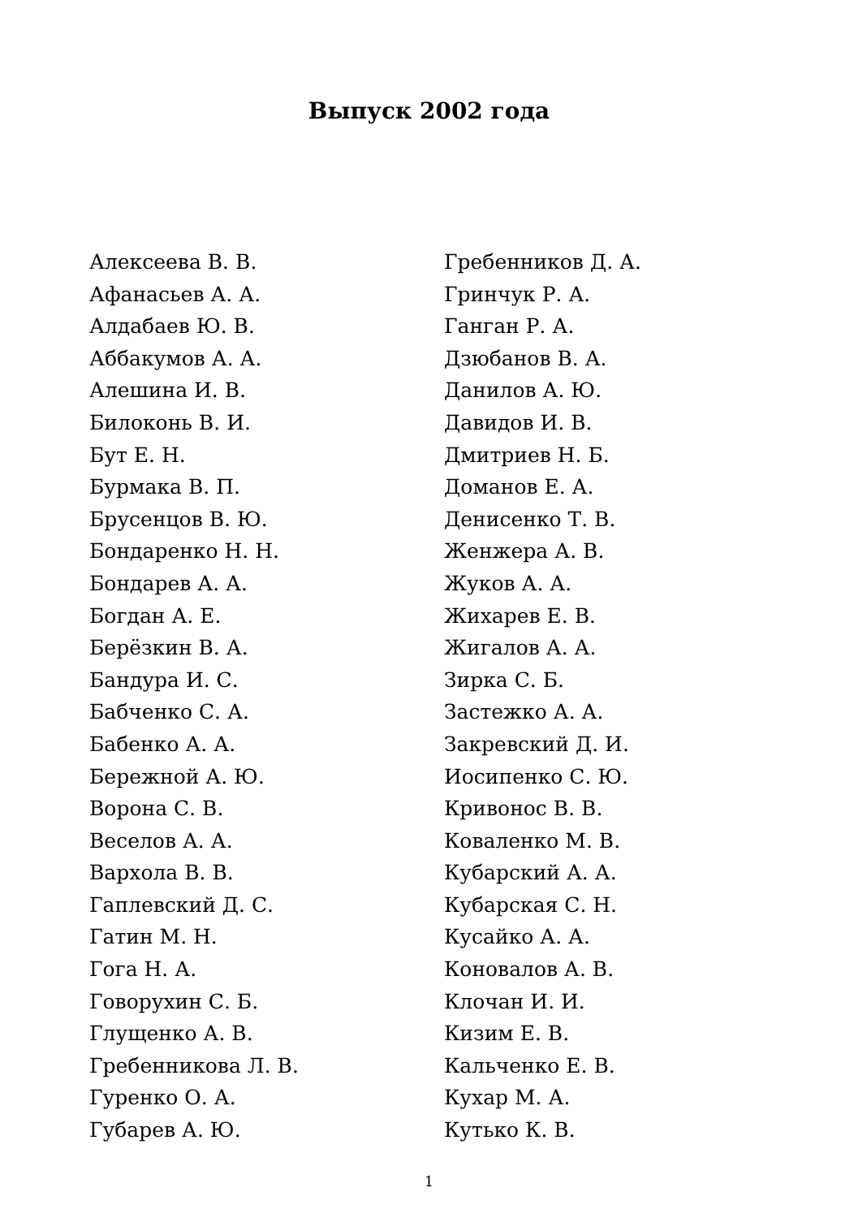Выпуск 2002 года
Алексеева В. В.
Афанасьев А. А.
Алдабаев Ю. В.
Аббакумов А. А.
Алешина И. В.
Билоконь В. И.
Бут Е. Н.
Бурмака В. П.
Брусенцов В. Ю.
Бондаренко Н. Н.
Бондарев А. А.
Богдан А. Е.
Берёзкин В. А.
Бандура И. С.
Бабченко С. А.
Бабенко А. А.
Бережной А. Ю.
Ворона С. В.
Веселов А. А.
Вархола В. В.
Гаплевский Д. С.
Гатин М. Н.
Гога Н. А.
Говорухин С. Б.
Глущенко А. В.
Гребенникова Л. В.
Гуренко О. А.
Губарев А. Ю.
Гребенников Д. А.
Гринчук Р. А.
Ганган Р. А.
Дзюбанов В. А.
Данилов А. Ю.
Давидов И. В.
Дмитриев Н. Б.
Доманов Е. А.
Денисенко Т. В.
Женжера А. В.
Жуков А. А.
Жихарев Е. В.
Жигалов А. А.
Зирка С. Б.
Застежко А. А.
Закревский Д. И.
Иосипенко С. Ю.
Кривонос В. В.
Коваленко М. В.
Кубарский А. А.
Кубарская С. Н.
Кусайко А. А.
Коновалов А. В.
Клочан И. И.
Кизим Е. В.
Кальченко Е. В.
Кухар М. А.
Кутько К. В.
1